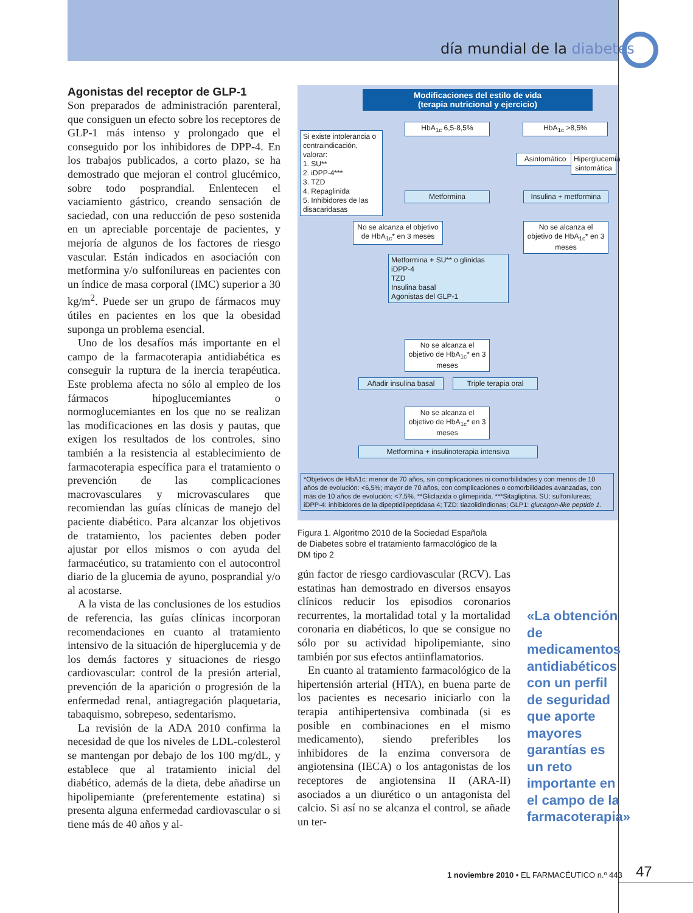día mundial de la diabetes
Agonistas del receptor de GLP-1
Son preparados de administración parenteral, que consiguen un efecto sobre los receptores de GLP-1 más intenso y prolongado que el conseguido por los inhibidores de DPP-4. En los trabajos publicados, a corto plazo, se ha demostrado que mejoran el control glucémico, sobre todo posprandial. Enlentecen el vaciamiento gástrico, creando sensación de saciedad, con una reducción de peso sostenida en un apreciable porcentaje de pacientes, y mejoría de algunos de los factores de riesgo vascular. Están indicados en asociación con metformina y/o sulfonilureas en pacientes con un índice de masa corporal (IMC) superior a 30 kg/m<sup>2</sup>. Puede ser un grupo de fármacos muy útiles en pacientes en los que la obesidad suponga un problema esencial.
Uno de los desafíos más importante en el campo de la farmacoterapia antidiabética es conseguir la ruptura de la inercia terapéutica. Este problema afecta no sólo al empleo de los fármacos hipoglucemiantes o normoglucemiantes en los que no se realizan las modificaciones en las dosis y pautas, que exigen los resultados de los controles, sino también a la resistencia al establecimiento de farmacoterapia específica para el tratamiento o prevención de las complicaciones macrovasculares y microvasculares que recomiendan las guías clínicas de manejo del paciente diabético. Para alcanzar los objetivos de tratamiento, los pacientes deben poder ajustar por ellos mismos o con ayuda del farmacéutico, su tratamiento con el autocontrol diario de la glucemia de ayuno, posprandial y/o al acostarse.
A la vista de las conclusiones de los estudios de referencia, las guías clínicas incorporan recomendaciones en cuanto al tratamiento intensivo de la situación de hiperglucemia y de los demás factores y situaciones de riesgo cardiovascular: control de la presión arterial, prevención de la aparición o progresión de la enfermedad renal, antiagregación plaquetaria, tabaquismo, sobrepeso, sedentarismo.
La revisión de la ADA 2010 confirma la necesidad de que los niveles de LDL-colesterol se mantengan por debajo de los 100 mg/dL, y establece que al tratamiento inicial del diabético, además de la dieta, debe añadirse un hipolipemiante (preferentemente estatina) si presenta alguna enfermedad cardiovascular o si tiene más de 40 años y al-
Modificaciones del estilo de vida
(terapia nutricional y ejercicio)
HbA<sub>1c</sub> 6,5-8,5% HbA<sub>1c</sub> >8,5%
Si existe intolerancia o contraindicación, valorar:
1. SU**
2. iDPP-4***
3. TZD
4. Repaglinida
5. Inhibidores de las disacaridasas
Asintomático
Hiperglucemia sintomática
Metformina
Insulina + metformina
No se alcanza el objetivo de HbA<sub>1c</sub>* en 3 meses
No se alcanza el objetivo de HbA<sub>1c</sub>* en 3 meses
Metformina + SU** o glinidas
iDPP-4
TZD
Insulina basal
Agonistas del GLP-1
No se alcanza el objetivo de HbA<sub>1c</sub>* en 3 meses
Añadir insulina basal
Triple terapia oral
No se alcanza el objetivo de HbA<sub>1c</sub>* en 3 meses
Metformina + insulinoterapia intensiva
*Objetivos de HbA1c: menor de 70 años, sin complicaciones ni comorbilidades y con menos de 10 años de evolución: <6,5%; mayor de 70 años, con complicaciones o comorbilidades avanzadas, con más de 10 años de evolución: <7,5%. **Gliclazida o glimepirida. ***Sitagliptina. SU: sulfonilureas; iDPP-4: inhibidores de la dipeptidilpeptidasa 4; TZD: tiazolidindionas; GLP1: glucagon-like peptide 1.
Figura 1. Algoritmo 2010 de la Sociedad Española de Diabetes sobre el tratamiento farmacológico de la DM tipo 2
gún factor de riesgo cardiovascular (RCV). Las estatinas han demostrado en diversos ensayos clínicos reducir los episodios coronarios recurrentes, la mortalidad total y la mortalidad coronaria en diabéticos, lo que se consigue no sólo por su actividad hipolipemiante, sino también por sus efectos antiinflamatorios.
En cuanto al tratamiento farmacológico de la hipertensión arterial (HTA), en buena parte de los pacientes es necesario iniciarlo con la terapia antihipertensiva combinada (si es posible en combinaciones en el mismo medicamento), siendo preferibles los inhibidores de la enzima conversora de angiotensina (IECA) o los antagonistas de los receptores de angiotensina II (ARA-II) asociados a un diurético o un antagonista del calcio. Si así no se alcanza el control, se añade un ter-
«La obtención de medicamentos antidiabéticos con un perfil de seguridad que aporte mayores garantías es un reto importante en el campo de la farmacoterapia»
1 noviembre 2010 • EL FARMACÉUTICO n.º 443
47